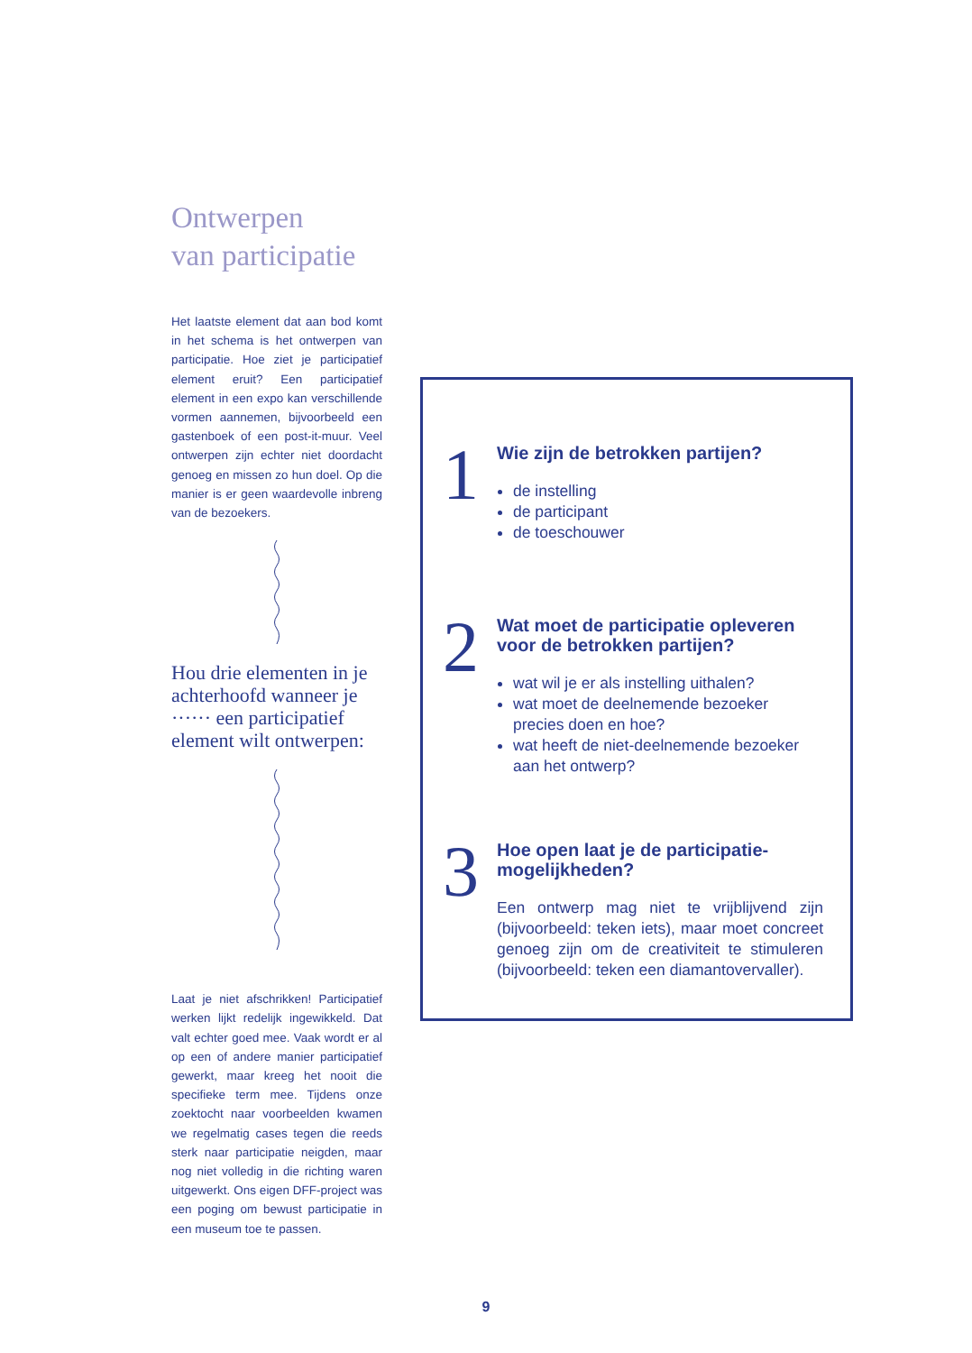Ontwerpen
van participatie
Het laatste element dat aan bod komt in het schema is het ontwerpen van participatie. Hoe ziet je participatief element eruit? Een participatief element in een expo kan verschillende vormen aannemen, bijvoorbeeld een gastenboek of een post-it-muur. Veel ontwerpen zijn echter niet doordacht genoeg en missen zo hun doel. Op die manier is er geen waardevolle inbreng van de bezoekers.
Hou drie elementen in je achterhoofd wanneer je ······ een participatief element wilt ontwerpen:
Laat je niet afschrikken! Participatief werken lijkt redelijk ingewikkeld. Dat valt echter goed mee. Vaak wordt er al op een of andere manier participatief gewerkt, maar kreeg het nooit die specifieke term mee. Tijdens onze zoektocht naar voorbeelden kwamen we regelmatig cases tegen die reeds sterk naar participatie neigden, maar nog niet volledig in die richting waren uitgewerkt. Ons eigen DFF-project was een poging om bewust participatie in een museum toe te passen.
1
Wie zijn de betrokken partijen?
de instelling
de participant
de toeschouwer
2
Wat moet de participatie opleveren voor de betrokken partijen?
wat wil je er als instelling uithalen?
wat moet de deelnemende bezoeker precies doen en hoe?
wat heeft de niet-deelnemende bezoeker aan het ontwerp?
3
Hoe open laat je de participatie-mogelijkheden?
Een ontwerp mag niet te vrijblijvend zijn (bijvoorbeeld: teken iets), maar moet concreet genoeg zijn om de creativiteit te stimuleren (bijvoorbeeld: teken een diamantovervaller).
9